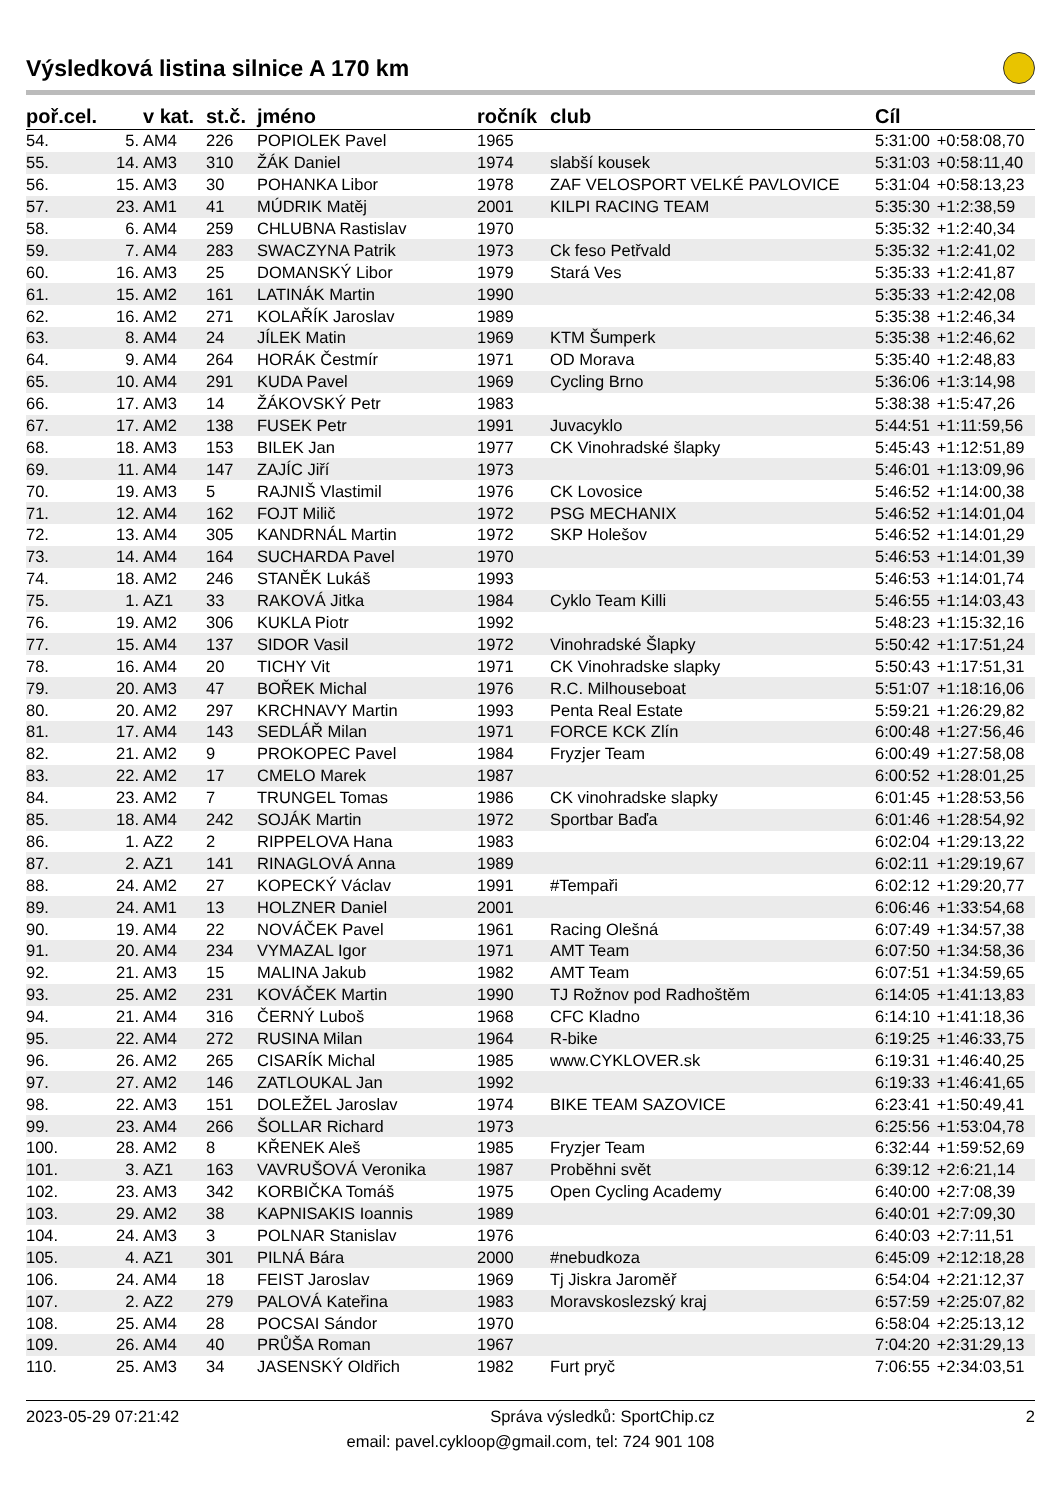Výsledková listina silnice A 170 km
| poř.cel. | | v kat. | st.č. | jméno | ročník | club | Cíl | |
| --- | --- | --- | --- | --- | --- | --- | --- | --- |
| 54. | 5. | AM4 | 226 | POPIOLEK Pavel | 1965 | | 5:31:00 | +0:58:08,70 |
| 55. | 14. | AM3 | 310 | ŽÁK Daniel | 1974 | slabší kousek | 5:31:03 | +0:58:11,40 |
| 56. | 15. | AM3 | 30 | POHANKA Libor | 1978 | ZAF VELOSPORT VELKÉ PAVLOVICE | 5:31:04 | +0:58:13,23 |
| 57. | 23. | AM1 | 41 | MÚDRIK Matěj | 2001 | KILPI RACING TEAM | 5:35:30 | +1:2:38,59 |
| 58. | 6. | AM4 | 259 | CHLUBNA Rastislav | 1970 | | 5:35:32 | +1:2:40,34 |
| 59. | 7. | AM4 | 283 | SWACZYNA Patrik | 1973 | Ck feso Petřvald | 5:35:32 | +1:2:41,02 |
| 60. | 16. | AM3 | 25 | DOMANSKÝ Libor | 1979 | Stará Ves | 5:35:33 | +1:2:41,87 |
| 61. | 15. | AM2 | 161 | LATINÁK Martin | 1990 | | 5:35:33 | +1:2:42,08 |
| 62. | 16. | AM2 | 271 | KOLAŘÍK Jaroslav | 1989 | | 5:35:38 | +1:2:46,34 |
| 63. | 8. | AM4 | 24 | JÍLEK Matin | 1969 | KTM Šumperk | 5:35:38 | +1:2:46,62 |
| 64. | 9. | AM4 | 264 | HORÁK Čestmír | 1971 | OD Morava | 5:35:40 | +1:2:48,83 |
| 65. | 10. | AM4 | 291 | KUDA Pavel | 1969 | Cycling Brno | 5:36:06 | +1:3:14,98 |
| 66. | 17. | AM3 | 14 | ŽÁKOVSKÝ Petr | 1983 | | 5:38:38 | +1:5:47,26 |
| 67. | 17. | AM2 | 138 | FUSEK Petr | 1991 | Juvacyklo | 5:44:51 | +1:11:59,56 |
| 68. | 18. | AM3 | 153 | BILEK Jan | 1977 | CK Vinohradské šlapky | 5:45:43 | +1:12:51,89 |
| 69. | 11. | AM4 | 147 | ZAJÍC Jiří | 1973 | | 5:46:01 | +1:13:09,96 |
| 70. | 19. | AM3 | 5 | RAJNIŠ Vlastimil | 1976 | CK Lovosice | 5:46:52 | +1:14:00,38 |
| 71. | 12. | AM4 | 162 | FOJT Milič | 1972 | PSG MECHANIX | 5:46:52 | +1:14:01,04 |
| 72. | 13. | AM4 | 305 | KANDRNÁL Martin | 1972 | SKP Holešov | 5:46:52 | +1:14:01,29 |
| 73. | 14. | AM4 | 164 | SUCHARDA Pavel | 1970 | | 5:46:53 | +1:14:01,39 |
| 74. | 18. | AM2 | 246 | STANĚK Lukáš | 1993 | | 5:46:53 | +1:14:01,74 |
| 75. | 1. | AZ1 | 33 | RAKOVÁ Jitka | 1984 | Cyklo Team Killi | 5:46:55 | +1:14:03,43 |
| 76. | 19. | AM2 | 306 | KUKLA Piotr | 1992 | | 5:48:23 | +1:15:32,16 |
| 77. | 15. | AM4 | 137 | SIDOR Vasil | 1972 | Vinohradské Šlapky | 5:50:42 | +1:17:51,24 |
| 78. | 16. | AM4 | 20 | TICHY Vit | 1971 | CK Vinohradske slapky | 5:50:43 | +1:17:51,31 |
| 79. | 20. | AM3 | 47 | BOŘEK Michal | 1976 | R.C. Milhouseboat | 5:51:07 | +1:18:16,06 |
| 80. | 20. | AM2 | 297 | KRCHNAVY Martin | 1993 | Penta Real Estate | 5:59:21 | +1:26:29,82 |
| 81. | 17. | AM4 | 143 | SEDLÁŘ Milan | 1971 | FORCE KCK Zlín | 6:00:48 | +1:27:56,46 |
| 82. | 21. | AM2 | 9 | PROKOPEC Pavel | 1984 | Fryzjer Team | 6:00:49 | +1:27:58,08 |
| 83. | 22. | AM2 | 17 | CMELO Marek | 1987 | | 6:00:52 | +1:28:01,25 |
| 84. | 23. | AM2 | 7 | TRUNGEL Tomas | 1986 | CK vinohradske slapky | 6:01:45 | +1:28:53,56 |
| 85. | 18. | AM4 | 242 | SOJÁK Martin | 1972 | Sportbar Baďa | 6:01:46 | +1:28:54,92 |
| 86. | 1. | AZ2 | 2 | RIPPELOVA Hana | 1983 | | 6:02:04 | +1:29:13,22 |
| 87. | 2. | AZ1 | 141 | RINAGLOVÁ Anna | 1989 | | 6:02:11 | +1:29:19,67 |
| 88. | 24. | AM2 | 27 | KOPECKÝ Václav | 1991 | #Tempaři | 6:02:12 | +1:29:20,77 |
| 89. | 24. | AM1 | 13 | HOLZNER Daniel | 2001 | | 6:06:46 | +1:33:54,68 |
| 90. | 19. | AM4 | 22 | NOVÁČEK Pavel | 1961 | Racing Olešná | 6:07:49 | +1:34:57,38 |
| 91. | 20. | AM4 | 234 | VYMAZAL Igor | 1971 | AMT Team | 6:07:50 | +1:34:58,36 |
| 92. | 21. | AM3 | 15 | MALINA Jakub | 1982 | AMT Team | 6:07:51 | +1:34:59,65 |
| 93. | 25. | AM2 | 231 | KOVÁČEK Martin | 1990 | TJ Rožnov pod Radhoštěm | 6:14:05 | +1:41:13,83 |
| 94. | 21. | AM4 | 316 | ČERNÝ Luboš | 1968 | CFC Kladno | 6:14:10 | +1:41:18,36 |
| 95. | 22. | AM4 | 272 | RUSINA Milan | 1964 | R-bike | 6:19:25 | +1:46:33,75 |
| 96. | 26. | AM2 | 265 | CISARÍK Michal | 1985 | www.CYKLOVER.sk | 6:19:31 | +1:46:40,25 |
| 97. | 27. | AM2 | 146 | ZATLOUKAL Jan | 1992 | | 6:19:33 | +1:46:41,65 |
| 98. | 22. | AM3 | 151 | DOLEŽEL Jaroslav | 1974 | BIKE TEAM SAZOVICE | 6:23:41 | +1:50:49,41 |
| 99. | 23. | AM4 | 266 | ŠOLLAR Richard | 1973 | | 6:25:56 | +1:53:04,78 |
| 100. | 28. | AM2 | 8 | KŘENEK Aleš | 1985 | Fryzjer Team | 6:32:44 | +1:59:52,69 |
| 101. | 3. | AZ1 | 163 | VAVRUŠOVÁ Veronika | 1987 | Proběhni svět | 6:39:12 | +2:6:21,14 |
| 102. | 23. | AM3 | 342 | KORBIČKA Tomáš | 1975 | Open Cycling Academy | 6:40:00 | +2:7:08,39 |
| 103. | 29. | AM2 | 38 | KAPNISAKIS Ioannis | 1989 | | 6:40:01 | +2:7:09,30 |
| 104. | 24. | AM3 | 3 | POLNAR Stanislav | 1976 | | 6:40:03 | +2:7:11,51 |
| 105. | 4. | AZ1 | 301 | PILNÁ Bára | 2000 | #nebudkoza | 6:45:09 | +2:12:18,28 |
| 106. | 24. | AM4 | 18 | FEIST Jaroslav | 1969 | Tj Jiskra Jaroměř | 6:54:04 | +2:21:12,37 |
| 107. | 2. | AZ2 | 279 | PALOVÁ Kateřina | 1983 | Moravskoslezský kraj | 6:57:59 | +2:25:07,82 |
| 108. | 25. | AM4 | 28 | POCSAI Sándor | 1970 | | 6:58:04 | +2:25:13,12 |
| 109. | 26. | AM4 | 40 | PRŮŠA Roman | 1967 | | 7:04:20 | +2:31:29,13 |
| 110. | 25. | AM3 | 34 | JASENSKÝ Oldřich | 1982 | Furt pryč | 7:06:55 | +2:34:03,51 |
2023-05-29 07:21:42 Správa výsledků: SportChip.cz 2
email: pavel.cykloop@gmail.com, tel: 724 901 108